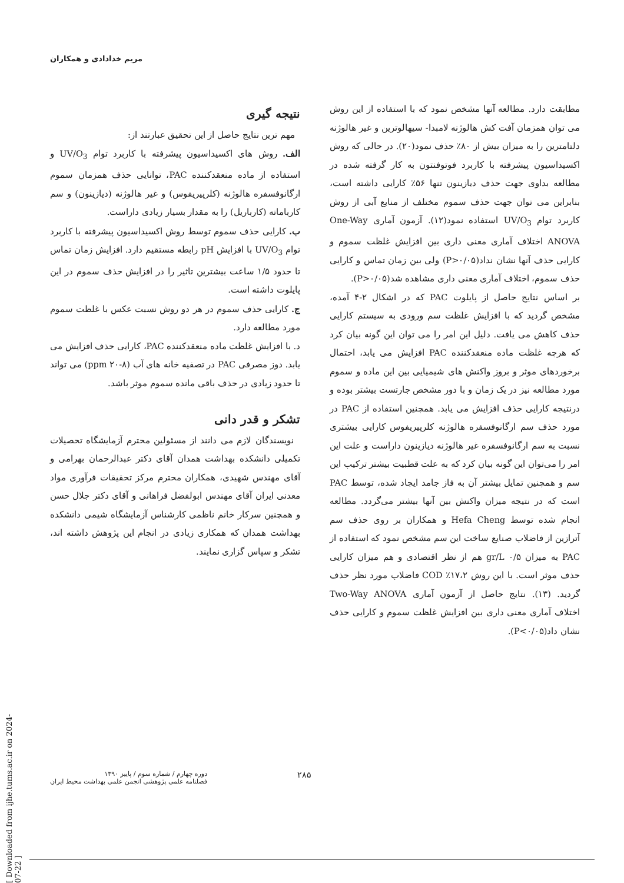مریم خدادادی و همکاران
مطابقت دارد. مطالعه آنها مشخص نمود که با استفاده از این روش می توان همزمان آفت کش هالوژنه لامبدا- سیهالوترین و غیر هالوژنه دلتامترین را به میزان بیش از ۸۰٪ حذف نمود(۲۰). در حالی که روش اکسیداسیون پیشرفته با کاربرد فوتوفنتون به کار گرفته شده در مطالعه بداوی جهت حذف دیازینون تنها ۵۶٪ کارایی داشته است، بنابراین می توان جهت حذف سموم مختلف از منابع آبی از روش کاربرد توام UV/O<sub>3</sub> استفاده نمود(۱۲). آزمون آماری One-Way ANOVA اختلاف آماری معنی داری بین افزایش غلظت سموم و کارایی حذف آنها نشان نداد(P>۰/۰۵) ولی بین زمان تماس و کارایی حذف سموم، اختلاف آماری معنی داری مشاهده شد(P>۰/۰۵).
بر اساس نتایج حاصل از پایلوت PAC که در اشکال ۲-۴ آمده، مشخص گردید که با افزایش غلظت سم ورودی به سیستم کارایی حذف کاهش می یافت. دلیل این امر را می توان این گونه بیان کرد که هرچه غلظت ماده منعقدکننده PAC افزایش می یابد، احتمال برخوردهای موثر و بروز واکنش های شیمیایی بین این ماده و سموم مورد مطالعه نیز در یک زمان و با دور مشخص جارتست بیشتر بوده و درنتیجه کارایی حذف افزایش می یابد. همچنین استفاده از PAC در مورد حذف سم ارگانوفسفره هالوژنه کلرپیریفوس کارایی بیشتری نسبت به سم ارگانوفسفره غیر هالوژنه دیازینون داراست و علت این امر را می‌توان این گونه بیان کرد که به علت قطبیت بیشتر ترکیب این سم و همچنین تمایل بیشتر آن به فاز جامد ایجاد شده، توسط PAC است که در نتیجه میزان واکنش بین آنها بیشتر می‌گردد. مطالعه انجام شده توسط Hefa Cheng و همکاران بر روی حذف سم آترازین از فاضلاب صنایع ساخت این سم مشخص نمود که استفاده از PAC به میزان ۰/۵ gr/L هم از نظر اقتصادی و هم میزان کارایی حذف موثر است. با این روش ۱۷،۲٪ COD فاضلاب مورد نظر حذف گردید. (۱۳). نتایج حاصل از آزمون آماری Two-Way ANOVA اختلاف آماری معنی داری بین افزایش غلظت سموم و کارایی حذف نشان داد(P<۰/۰۵).
نتیجه گیری
مهم ترین نتایج حاصل از این تحقیق عبارتند از:
الف. روش های اکسیداسیون پیشرفته با کاربرد توام UV/O<sub>3</sub> و استفاده از ماده منعقدکننده PAC، توانایی حذف همزمان سموم ارگانوفسفره هالوژنه (کلرپیریفوس) و غیر هالوژنه (دیازینون) و سم کارباماته (کارباریل) را به مقدار بسیار زیادی داراست.
ب. کارایی حذف سموم توسط روش اکسیداسیون پیشرفته با کاربرد توام UV/O<sub>3</sub> با افزایش pH رابطه مستقیم دارد. افزایش زمان تماس تا حدود ۱/۵ ساعت بیشترین تاثیر را در افزایش حذف سموم در این پایلوت داشته است.
ج. کارایی حذف سموم در هر دو روش نسبت عکس با غلظت سموم مورد مطالعه دارد.
د. با افزایش غلظت ماده منعقدکننده PAC، کارایی حذف افزایش می یابد. دوز مصرفی PAC در تصفیه خانه های آب (۸-۲۰ ppm) می تواند تا حدود زیادی در حذف باقی مانده سموم موثر باشد.
تشکر و قدر دانی
نویسندگان لازم می دانند از مسئولین محترم آزمایشگاه تحصیلات تکمیلی دانشکده بهداشت همدان آقای دکتر عبدالرحمان بهرامی و آقای مهندس شهیدی، همکاران محترم مرکز تحقیقات فرآوری مواد معدنی ایران آقای مهندس ابولفضل فراهانی و آقای دکتر جلال حسن و همچنین سرکار خانم ناظمی کارشناس آزمایشگاه شیمی دانشکده بهداشت همدان که همکاری زیادی در انجام این پژوهش داشته اند، تشکر و سپاس گزاری نمایند.
[ Downloaded from ijhe.tums.ac.ir on 2024-07-22 ]
دوره چهارم / شماره سوم / پاییز ۱۳۹۰
فصلنامه علمی پژوهشی انجمن علمی بهداشت محیط ایران
۲۸۵